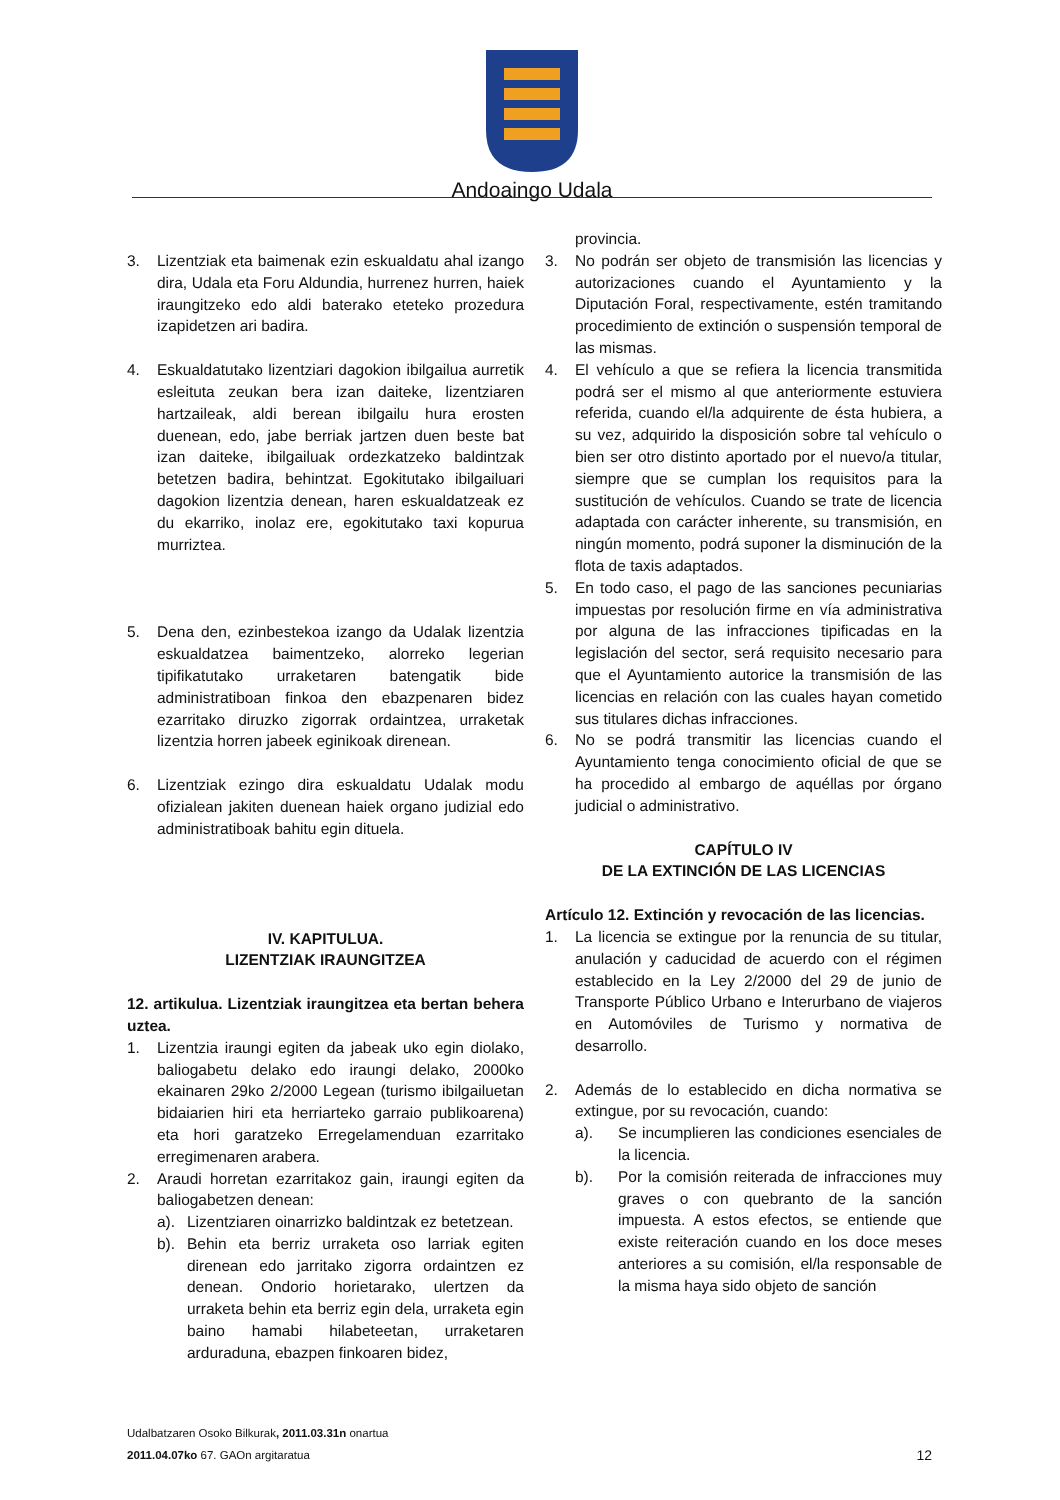Andoaingo Udala
3. Lizentziak eta baimenak ezin eskualdatu ahal izango dira, Udala eta Foru Aldundia, hurrenez hurren, haiek iraungitzeko edo aldi baterako eteteko prozedura izapidetzen ari badira.
4. Eskualdatutako lizentziari dagokion ibilgailua aurretik esleituta zeukan bera izan daiteke, lizentziaren hartzaileak, aldi berean ibilgailu hura erosten duenean, edo, jabe berriak jartzen duen beste bat izan daiteke, ibilgailuak ordezkatzeko baldintzak betetzen badira, behintzat. Egokitutako ibilgailuari dagokion lizentzia denean, haren eskualdatzeak ez du ekarriko, inolaz ere, egokitutako taxi kopurua murriztea.
5. Dena den, ezinbestekoa izango da Udalak lizentzia eskualdatzea baimentzeko, alorreko legerian tipifikatutako urraketaren batengatik bide administratiboan finkoa den ebazpenaren bidez ezarritako diruzko zigorrak ordaintzea, urraketak lizentzia horren jabeek eginikoak direnean.
6. Lizentziak ezingo dira eskualdatu Udalak modu ofizialean jakiten duenean haiek organo judizial edo administratiboak bahitu egin dituela.
IV. KAPITULUA.
LIZENTZIAK IRAUNGITZEA
12. artikulua. Lizentziak iraungitzea eta bertan behera uztea.
1. Lizentzia iraungi egiten da jabeak uko egin diolako, baliogabetu delako edo iraungi delako, 2000ko ekainaren 29ko 2/2000 Legean (turismo ibilgailuetan bidaiarien hiri eta herriarteko garraio publikoarena) eta hori garatzeko Erregelamenduan ezarritako erregimenaren arabera.
2. Araudi horretan ezarritakoz gain, iraungi egiten da baliogabetzen denean:
a). Lizentziaren oinarrizko baldintzak ez betetzean.
b). Behin eta berriz urraketa oso larriak egiten direnean edo jarritako zigorra ordaintzen ez denean. Ondorio horietarako, ulertzen da urraketa behin eta berriz egin dela, urraketa egin baino hamabi hilabeteetan, urraketaren arduraduna, ebazpen finkoaren bidez,
provincia.
3. No podrán ser objeto de transmisión las licencias y autorizaciones cuando el Ayuntamiento y la Diputación Foral, respectivamente, estén tramitando procedimiento de extinción o suspensión temporal de las mismas.
4. El vehículo a que se refiera la licencia transmitida podrá ser el mismo al que anteriormente estuviera referida, cuando el/la adquirente de ésta hubiera, a su vez, adquirido la disposición sobre tal vehículo o bien ser otro distinto aportado por el nuevo/a titular, siempre que se cumplan los requisitos para la sustitución de vehículos. Cuando se trate de licencia adaptada con carácter inherente, su transmisión, en ningún momento, podrá suponer la disminución de la flota de taxis adaptados.
5. En todo caso, el pago de las sanciones pecuniarias impuestas por resolución firme en vía administrativa por alguna de las infracciones tipificadas en la legislación del sector, será requisito necesario para que el Ayuntamiento autorice la transmisión de las licencias en relación con las cuales hayan cometido sus titulares dichas infracciones.
6. No se podrá transmitir las licencias cuando el Ayuntamiento tenga conocimiento oficial de que se ha procedido al embargo de aquéllas por órgano judicial o administrativo.
CAPÍTULO IV
DE LA EXTINCIÓN DE LAS LICENCIAS
Artículo 12. Extinción y revocación de las licencias.
1. La licencia se extingue por la renuncia de su titular, anulación y caducidad de acuerdo con el régimen establecido en la Ley 2/2000 del 29 de junio de Transporte Público Urbano e Interurbano de viajeros en Automóviles de Turismo y normativa de desarrollo.
2. Además de lo establecido en dicha normativa se extingue, por su revocación, cuando:
a). Se incumplieren las condiciones esenciales de la licencia.
b). Por la comisión reiterada de infracciones muy graves o con quebranto de la sanción impuesta. A estos efectos, se entiende que existe reiteración cuando en los doce meses anteriores a su comisión, el/la responsable de la misma haya sido objeto de sanción
Udalbatzaren Osoko Bilkurak, 2011.03.31n onartua
2011.04.07ko 67. GAOn argitaratua
12